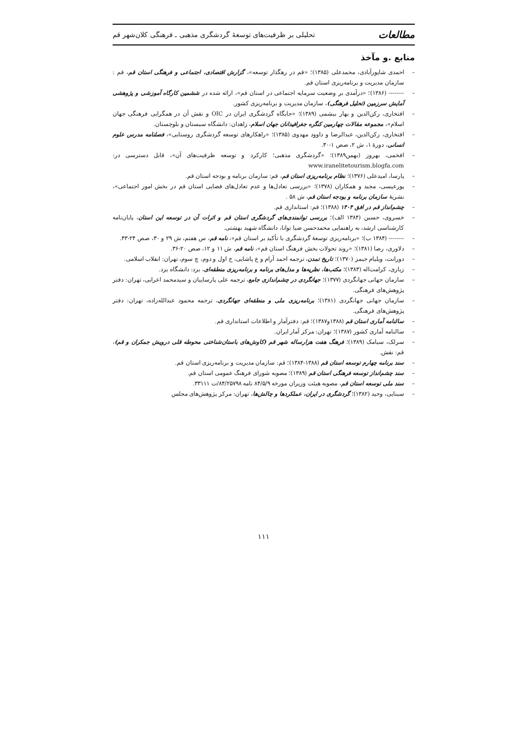مطالعات تحلیلی بر ظرفیت‌های توسعهٔ گردشگری مذهبی ـ فرهنگی کلان‌شهر قم
منابع .و مآخذ
– احمدی شاپورآبادی، محمدعلی (۱۳۸۵)؛ «قم در رهگذار توسعه»، گزارش اقتصادی، اجتماعی و فرهنگی استان قم، قم : سازمان مدیریت و برنامه‌ریزی استان قم.
– -------- (۱۳۸۶)؛ «درآمدی بر وضعیت سرمایه اجتماعی در استان قم»، ارائه شده در ششمین کارگاه آموزشی و پژوهشی آمایش سرزمین (تحلیل فرهنگی)، سازمان مدیریت و برنامه‌ریزی کشور.
– افتخاری، رکن‌الدین و بهار بیشمی (۱۳۸۹)؛ «جایگاه گردشگری ایران در OIC و نقش آن در همگرایی فرهنگی جهان اسلام»، مجموعه مقالات چهارمین کنگره جغرافیدانان جهان اسلام، زاهدان: دانشگاه سیستان و بلوچستان.
– افتخاری، رکن‌الدین، عبدالرضا و داوود مهدوی (۱۳۸۵)؛ «راهکارهای توسعه گردشگری روستایی»، فصلنامه مدرس علوم انسانی، دورهٔ ۱، ش ۲، صص ۱-۳۰.
– افخمی، بهروز (بهمن۱۳۸۹)؛ «گردشگری مذهبی؛ کارکرد و توسعه ظرفیت‌های آن»، قابل دسترسی در: www.iranelitetourism.blogfa.com
– پارسا، امیدعلی (۱۳۷۶)؛ نظام برنامه‌ریزی استان قم، قم: سازمان برنامه و بودجه استان قم.
– پورعیسی، مجید و همکاران (۱۳۷۸)؛ «بررسی تعادل‌ها و عدم تعادل‌های فضایی استان قم در بخش امور اجتماعی»، نشریهٔ سازمان برنامه و بودجه استان قم، ش ۵۸ .
– چشم‌انداز قم در افق ۱۴۰۴ (۱۳۸۸)؛ قم: استانداری قم.
– خسروی، حسین (۱۳۸۴ الف)؛ بررسی توانمندی‌های گردشگری استان قم و اثرات آن در توسعه این استان، پایان‌نامه کارشناسی ارشد، به راهنمایی محمدحسن ضیا توانا، دانشگاه شهید بهشتی.
– -------- (۱۳۸۴ ب)؛ «برنامه‌ریزی توسعهٔ گردشگری با تأکید بر استان قم»، نامه قم، س هفتم، ش ۲۹ و ۳۰، صص ۲۴-۴۳.
– دلاوری، رضا (۱۳۸۱)؛ «روند تحولات بخش فرهنگ استان قم»، نامه قم، ش ۱۱ و ۱۲، صص ۲۰-۳۶.
– دورانت، ویلیام جیمز (۱۳۷۰)؛ تاریخ تمدن، ترجمه احمد آرام و ع پاشایی، ج اول و دوم، چ سوم، تهران: انقلاب اسلامی.
– زیاری، کرامت‌اله (۱۳۸۳)؛ مکتب‌ها، نظریه‌ها و مدل‌های برنامه و برنامه‌ریزی منطقه‌ای، یزد: دانشگاه یزد.
– سازمان جهانی جهانگردی (۱۳۷۷)؛ جهانگردی در چشم‌اندازی جامع، ترجمه علی پارساییان و سیدمحمد اعرابی، تهران: دفتر پژوهش‌های فرهنگی.
– سازمان جهانی جهانگردی (۱۳۸۱)؛ برنامه‌ریزی ملی و منطقه‌ای جهانگردی، ترجمه محمود عبدالله‌زاده، تهران: دفتر پژوهش‌های فرهنگی.
– سالنامه آماری استان قم (۱۳۸۸و۱۳۸۷)؛ قم: دفترآمار و اطلاعات استانداری قم.
– سالنامه آماری کشور (۱۳۸۷)؛ تهران: مرکز آمار ایران.
– سرلک، سیامک (۱۳۸۹)؛ فرهنگ هفت هزارساله شهر قم (کاوش‌های باستان‌شناختی محوطه قلی درویش جمکران و قم)، قم: نقش.
– سند برنامه چهارم توسعه استان قم (۱۳۸۸-۱۳۸۴)؛ قم: سازمان مدیریت و برنامه‌ریزی استان قم.
– سند چشم‌انداز توسعه فرهنگی استان قم (۱۳۸۹)؛ مصوبه شورای فرهنگ عمومی استان قم.
– سند ملی توسعه استان قم، مصوبه هیئت وزیران مورخه ۸۴/۵/۹ نامه ۸۴/۲۵۷۹۸/ت ۳۳۱۱۱.
– سینایی، وحید (۱۳۸۲)؛ گردشگری در ایران، عملکردها و چالش‌ها، تهران: مرکز پژوهش‌های مجلس
۱۱۱